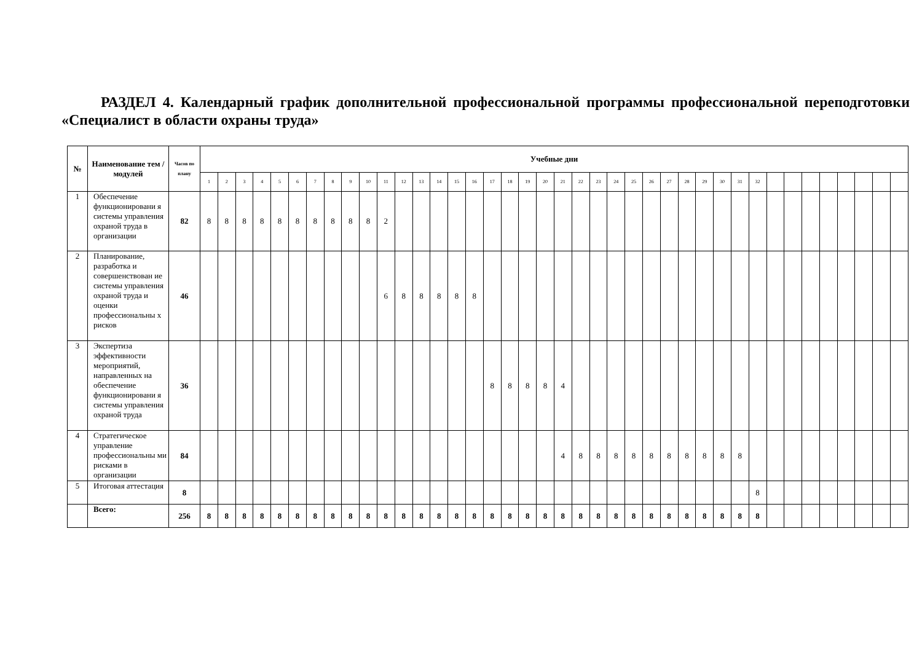РАЗДЕЛ 4. Календарный график дополнительной профессиональной программы профессиональной переподготовки «Специалист в области охраны труда»
| № | Наименование тем / модулей | Часов по плану | Учебные дни | | | | | | | | | | | | | | | | | | | | | | | | | | | | | | | | | | | | | | | |
| --- | --- | --- | --- | --- | --- | --- | --- | --- | --- | --- | --- | --- | --- | --- | --- | --- | --- | --- | --- | --- | --- | --- | --- | --- | --- | --- | --- | --- | --- | --- | --- | --- | --- | --- | --- | --- | --- | --- | --- | --- | --- | --- |
| | | | 1 | 2 | 3 | 4 | 5 | 6 | 7 | 8 | 9 | 10 | 11 | 12 | 13 | 14 | 15 | 16 | 17 | 18 | 19 | 20 | 21 | 22 | 23 | 24 | 25 | 26 | 27 | 28 | 29 | 30 | 31 | 32 | | | | | | | | |
| 1 | Обеспечение функционировани я системы управления охраной труда в организации | 82 | 8 | 8 | 8 | 8 | 8 | 8 | 8 | 8 | 8 | 8 | 2 | | | | | | | | | | | | | | | | | | | | | | | | | | | | | |
| 2 | Планирование, разработка и совершенствован ие системы управления охраной труда и оценки профессиональны х рисков | 46 | | | | | | | | | | | 6 | 8 | 8 | 8 | 8 | 8 | | | | | | | | | | | | | | | | | | | | | | | | |
| 3 | Экспертиза эффективности мероприятий, направленных на обеспечение функционировани я системы управления охраной труда | 36 | | | | | | | | | | | | | | | | | 8 | 8 | 8 | 8 | 4 | | | | | | | | | | | | | | | | | | | |
| 4 | Стратегическое управление профессиональны ми рисками в организации | 84 | | | | | | | | | | | | | | | | | | | | | 4 | 8 | 8 | 8 | 8 | 8 | 8 | 8 | 8 | 8 | 8 | | | | | | | | | |
| 5 | Итоговая аттестация | 8 | | | | | | | | | | | | | | | | | | | | | | | | | | | | | | | | 8 | | | | | | | | |
| | Всего: | 256 | 8 | 8 | 8 | 8 | 8 | 8 | 8 | 8 | 8 | 8 | 8 | 8 | 8 | 8 | 8 | 8 | 8 | 8 | 8 | 8 | 8 | 8 | 8 | 8 | 8 | 8 | 8 | 8 | 8 | 8 | 8 | 8 | | | | | | | | |